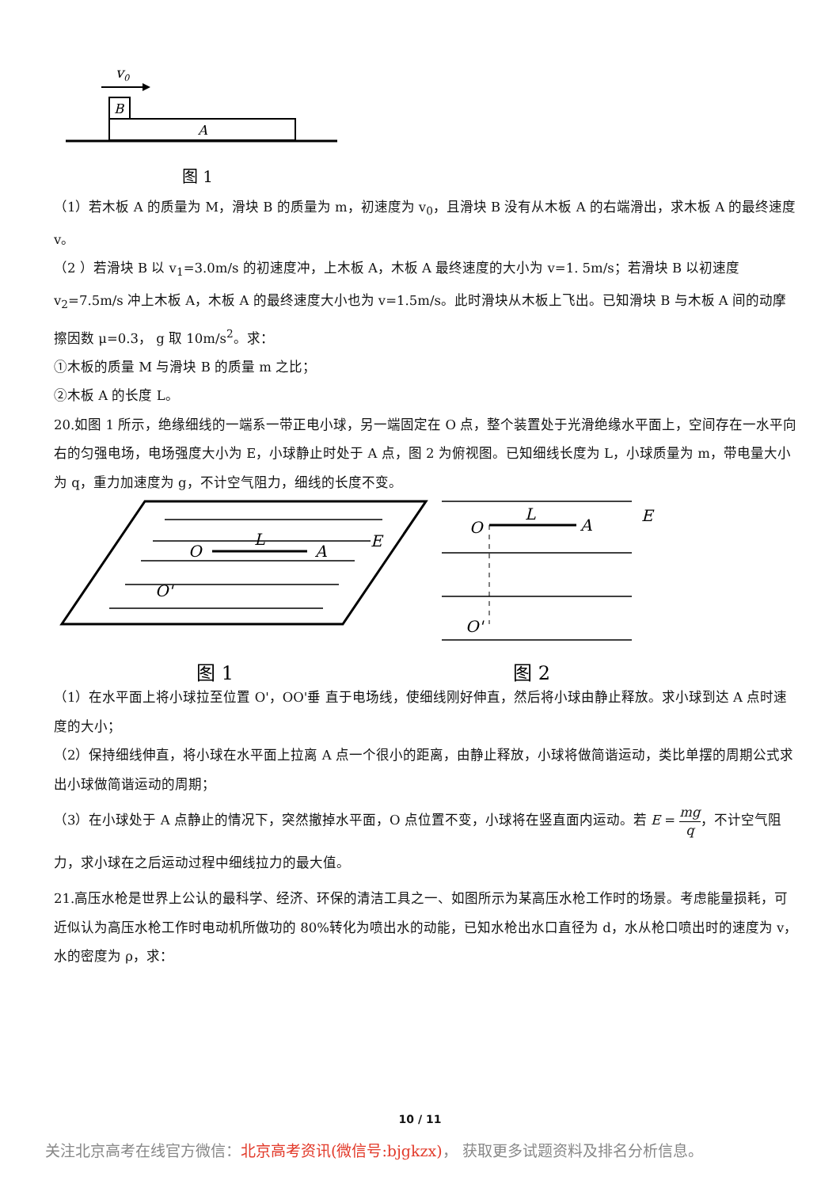v0
B
A
图 1
（1）若木板 A 的质量为 M，滑块 B 的质量为 m，初速度为 v<sub>0</sub>，且滑块 B 没有从木板 A 的右端滑出，求木板 A 的最终速度 v。
（2 ）若滑块 B 以 v<sub>1</sub>=3.0m/s 的初速度冲，上木板 A，木板 A 最终速度的大小为 v=1. 5m/s；若滑块 B 以初速度 v<sub>2</sub>=7.5m/s 冲上木板 A，木板 A 的最终速度大小也为 v=1.5m/s。此时滑块从木板上飞出。已知滑块 B 与木板 A 间的动摩擦因数 μ=0.3， g 取 10m/s<sup>2</sup>。求：
①木板的质量 M 与滑块 B 的质量 m 之比；
②木板 A 的长度 L。
20.如图 1 所示，绝缘细线的一端系一带正电小球，另一端固定在 O 点，整个装置处于光滑绝缘水平面上，空间存在一水平向右的匀强电场，电场强度大小为 E，小球静止时处于 A 点，图 2 为俯视图。已知细线长度为 L，小球质量为 m，带电量大小为 q，重力加速度为 g，不计空气阻力，细线的长度不变。
O
L
A
E
O'
图 1
O
L
A
E
O'
图 2
（1）在水平面上将小球拉至位置 O'，OO'垂 直于电场线，使细线刚好伸直，然后将小球由静止释放。求小球到达 A 点时速度的大小；
（2）保持细线伸直，将小球在水平面上拉离 A 点一个很小的距离，由静止释放，小球将做简谐运动，类比单摆的周期公式求出小球做简谐运动的周期；
（3）在小球处于 A 点静止的情况下，突然撤掉水平面，O 点位置不变，小球将在竖直面内运动。若 E = mg q，不计空气阻力，求小球在之后运动过程中细线拉力的最大值。
21.高压水枪是世界上公认的最科学、经济、环保的清洁工具之一、如图所示为某高压水枪工作时的场景。考虑能量损耗，可近似认为高压水枪工作时电动机所做功的 80%转化为喷出水的动能，已知水枪出水口直径为 d，水从枪口喷出时的速度为 v，水的密度为 ρ，求：
10 / 11
关注北京高考在线官方微信：北京高考资讯(微信号:bjgkzx)， 获取更多试题资料及排名分析信息。